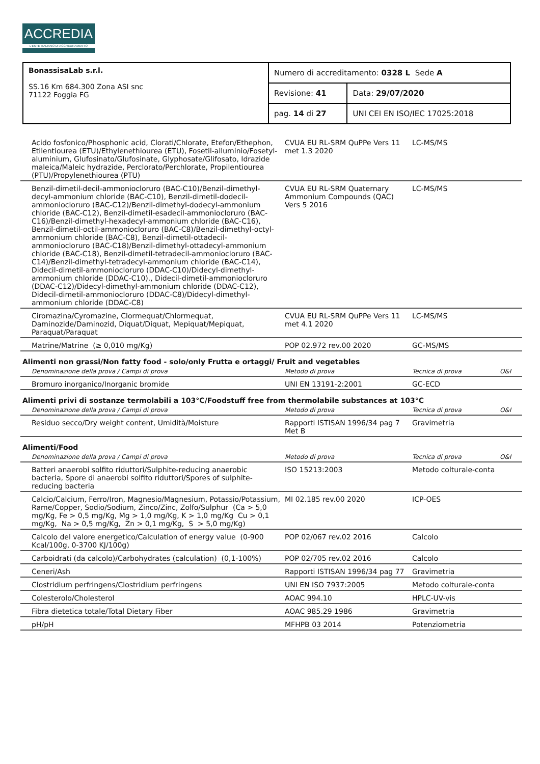ACCREDIA
L'ENTE ITALIANO DI ACCREDITAMENTO
| BonassisaLab s.r.l. SS.16 Km 684.300 Zona ASI snc 71122 Foggia FG | Numero di accreditamento: 0328 L Sede A | |
| | Revisione: 41 | Data: 29/07/2020 |
| | pag. 14 di 27 | UNI CEI EN ISO/IEC 17025:2018 |
| Acido fosfonico/Phosphonic acid, Clorati/Chlorate, Etefon/Ethephon, Etilentiourea (ETU)/Ethylenethiourea (ETU), Fosetil-alluminio/Fosetyl-aluminium, Glufosinato/Glufosinate, Glyphosate/Glifosato, Idrazide maleica/Maleic hydrazide, Perclorato/Perchlorate, Propilentiourea (PTU)/Propylenethiourea (PTU) | CVUA EU RL-SRM QuPPe Vers 11 met 1.3 2020 | LC-MS/MS | |
| Benzil-dimetil-decil-ammoniocloruro (BAC-C10)/Benzil-dimethyl-decyl-ammonium chloride (BAC-C10), Benzil-dimetil-dodecil-ammoniocloruro (BAC-C12)/Benzil-dimethyl-dodecyl-ammonium chloride (BAC-C12), Benzil-dimetil-esadecil-ammoniocloruro (BAC-C16)/Benzil-dimethyl-hexadecyl-ammonium chloride (BAC-C16), Benzil-dimetil-octil-ammoniocloruro (BAC-C8)/Benzil-dimethyl-octyl-ammonium chloride (BAC-C8), Benzil-dimetil-ottadecil-ammoniocloruro (BAC-C18)/Benzil-dimethyl-ottadecyl-ammonium chloride (BAC-C18), Benzil-dimetil-tetradecil-ammoniocloruro (BAC-C14)/Benzil-dimethyl-tetradecyl-ammonium chloride (BAC-C14), Didecil-dimetil-ammoniocloruro (DDAC-C10)/Didecyl-dimethyl-ammonium chloride (DDAC-C10)., Didecil-dimetil-ammoniocloruro (DDAC-C12)/Didecyl-dimethyl-ammonium chloride (DDAC-C12), Didecil-dimetil-ammoniocloruro (DDAC-C8)/Didecyl-dimethyl-ammonium chloride (DDAC-C8) | CVUA EU RL-SRM Quaternary Ammonium Compounds (QAC) Vers 5 2016 | LC-MS/MS | |
| Ciromazina/Cyromazine, Clormequat/Chlormequat, Daminozide/Daminozid, Diquat/Diquat, Mepiquat/Mepiquat, Paraquat/Paraquat | CVUA EU RL-SRM QuPPe Vers 11 met 4.1 2020 | LC-MS/MS | |
| Matrine/Matrine (≥ 0,010 mg/Kg) | POP 02.972 rev.00 2020 | GC-MS/MS | |
| Alimenti non grassi/Non fatty food - solo/only Frutta e ortaggi/ Fruit and vegetables | | | |
| Denominazione della prova / Campi di prova | Metodo di prova | Tecnica di prova | O&I |
| Bromuro inorganico/Inorganic bromide | UNI EN 13191-2:2001 | GC-ECD | |
| Alimenti privi di sostanze termolabili a 103°C/Foodstuff free from thermolabile substances at 103°C | | | |
| Denominazione della prova / Campi di prova | Metodo di prova | Tecnica di prova | O&I |
| Residuo secco/Dry weight content, Umidità/Moisture | Rapporti ISTISAN 1996/34 pag 7 Met B | Gravimetria | |
| Alimenti/Food | | | |
| Denominazione della prova / Campi di prova | Metodo di prova | Tecnica di prova | O&I |
| Batteri anaerobi solfito riduttori/Sulphite-reducing anaerobic bacteria, Spore di anaerobi solfito riduttori/Spores of sulphite-reducing bacteria | ISO 15213:2003 | Metodo colturale-conta | |
| Calcio/Calcium, Ferro/Iron, Magnesio/Magnesium, Potassio/Potassium, Rame/Copper, Sodio/Sodium, Zinco/Zinc, Zolfo/Sulphur (Ca > 5,0 mg/Kg, Fe > 0,5 mg/Kg, Mg > 1,0 mg/Kg, K > 1,0 mg/Kg Cu > 0,1 mg/Kg, Na > 0,5 mg/Kg, Zn > 0,1 mg/Kg, S > 5,0 mg/Kg) | MI 02.185 rev.00 2020 | ICP-OES | |
| Calcolo del valore energetico/Calculation of energy value (0-900 Kcal/100g, 0-3700 KJ/100g) | POP 02/067 rev.02 2016 | Calcolo | |
| Carboidrati (da calcolo)/Carbohydrates (calculation) (0,1-100%) | POP 02/705 rev.02 2016 | Calcolo | |
| Ceneri/Ash | Rapporti ISTISAN 1996/34 pag 77 | Gravimetria | |
| Clostridium perfringens/Clostridium perfringens | UNI EN ISO 7937:2005 | Metodo colturale-conta | |
| Colesterolo/Cholesterol | AOAC 994.10 | HPLC-UV-vis | |
| Fibra dietetica totale/Total Dietary Fiber | AOAC 985.29 1986 | Gravimetria | |
| pH/pH | MFHPB 03 2014 | Potenziometria | |